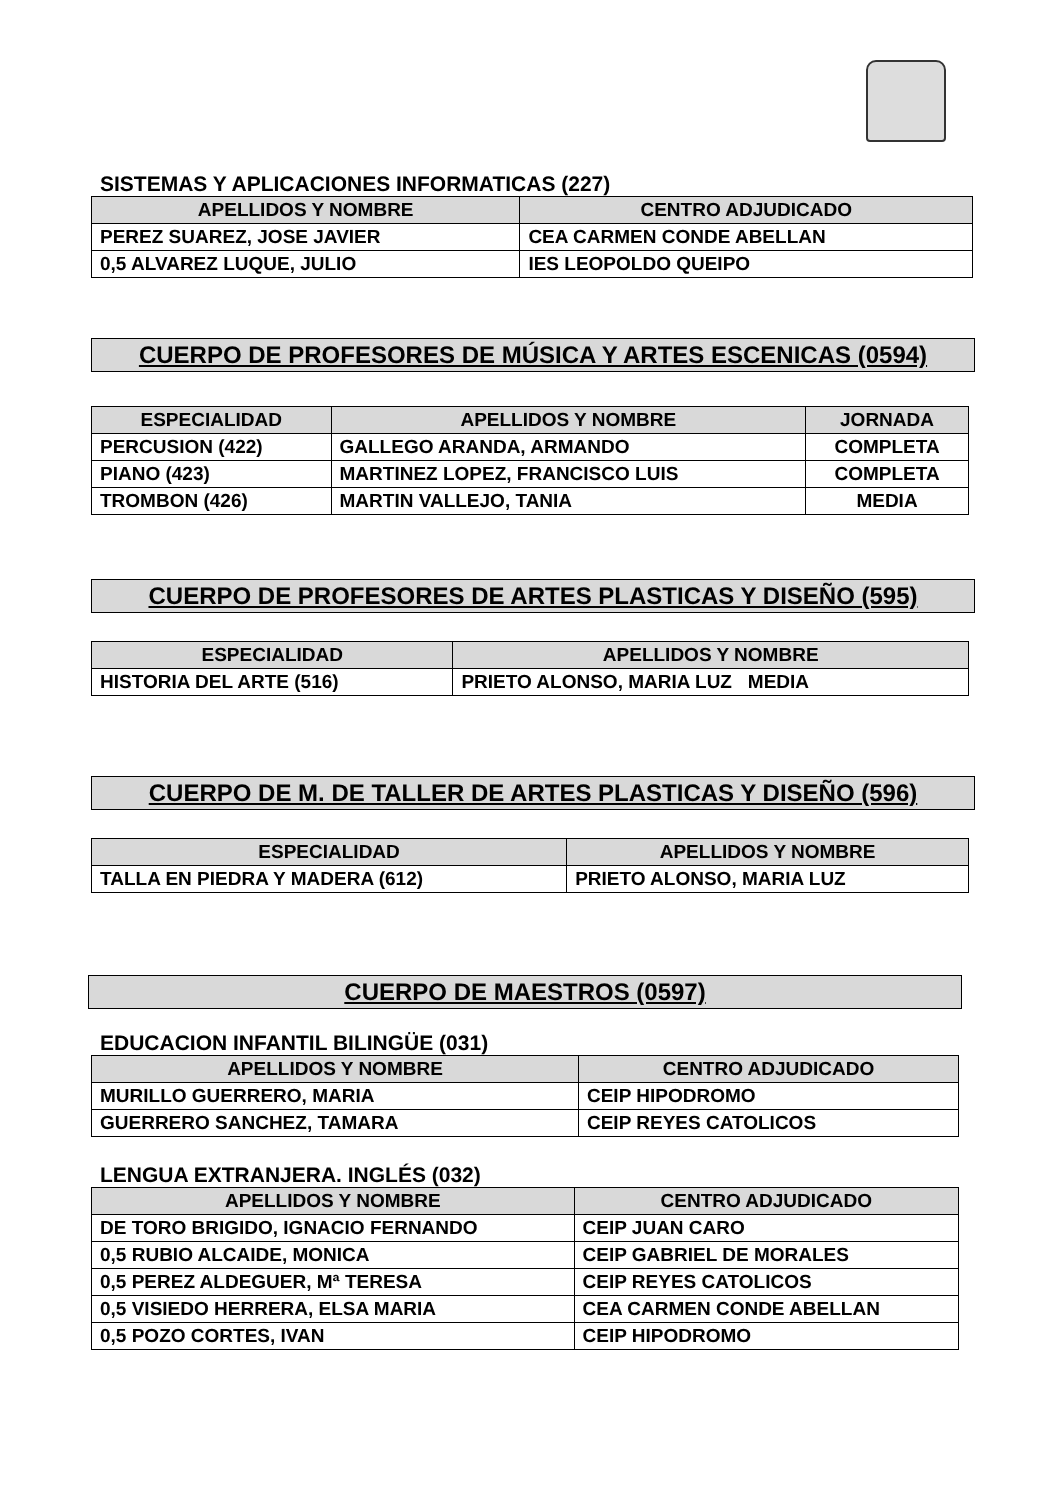SISTEMAS Y APLICACIONES INFORMATICAS (227)
| APELLIDOS Y NOMBRE | CENTRO ADJUDICADO |
| --- | --- |
| PEREZ SUAREZ, JOSE JAVIER | CEA CARMEN CONDE ABELLAN |
| 0,5 ALVAREZ LUQUE, JULIO | IES LEOPOLDO QUEIPO |
CUERPO DE PROFESORES DE MÚSICA Y ARTES ESCENICAS (0594)
| ESPECIALIDAD | APELLIDOS Y NOMBRE | JORNADA |
| --- | --- | --- |
| PERCUSION (422) | GALLEGO ARANDA, ARMANDO | COMPLETA |
| PIANO (423) | MARTINEZ LOPEZ, FRANCISCO LUIS | COMPLETA |
| TROMBON (426) | MARTIN VALLEJO, TANIA | MEDIA |
CUERPO DE PROFESORES DE ARTES PLASTICAS Y DISEÑO (595)
| ESPECIALIDAD | APELLIDOS Y NOMBRE |
| --- | --- |
| HISTORIA DEL ARTE (516) | PRIETO ALONSO, MARIA LUZ MEDIA |
CUERPO DE M. DE TALLER DE ARTES PLASTICAS Y DISEÑO (596)
| ESPECIALIDAD | APELLIDOS Y NOMBRE |
| --- | --- |
| TALLA EN PIEDRA Y MADERA (612) | PRIETO ALONSO, MARIA LUZ |
CUERPO DE MAESTROS (0597)
EDUCACION INFANTIL BILINGÜE (031)
| APELLIDOS Y NOMBRE | CENTRO ADJUDICADO |
| --- | --- |
| MURILLO GUERRERO, MARIA | CEIP HIPODROMO |
| GUERRERO SANCHEZ, TAMARA | CEIP REYES CATOLICOS |
LENGUA EXTRANJERA. INGLÉS (032)
| APELLIDOS Y NOMBRE | CENTRO ADJUDICADO |
| --- | --- |
| DE TORO BRIGIDO, IGNACIO FERNANDO | CEIP JUAN CARO |
| 0,5 RUBIO ALCAIDE, MONICA | CEIP GABRIEL DE MORALES |
| 0,5 PEREZ ALDEGUER, Mª TERESA | CEIP REYES CATOLICOS |
| 0,5 VISIEDO HERRERA, ELSA MARIA | CEA CARMEN CONDE ABELLAN |
| 0,5 POZO CORTES, IVAN | CEIP HIPODROMO |